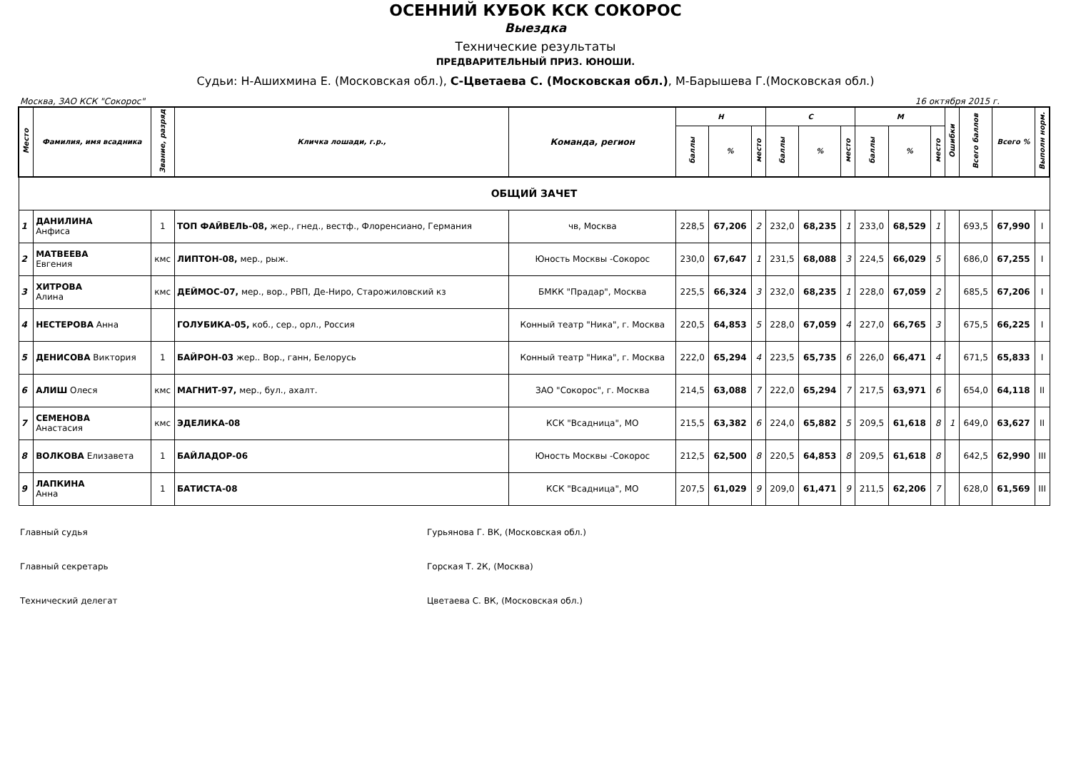ОСЕННИЙ КУБОК КСК СОКОРОС
Выездка
Технические результаты
ПРЕДВАРИТЕЛЬНЫЙ ПРИЗ. ЮНОШИ.
Судьи: Н-Ашихмина Е. (Московская обл.), С-Цветаева С. (Московская обл.), М-Барышева Г.(Московская обл.)
Москва, ЗАО КСК "Сокорос" 16 октября 2015 г.
| Место | Фамилия, имя всадника | Звание, разряд | Кличка лошади, г.р., | Команда, регион | Н | | | С | | | М | | | Ошибки | Всего баллов | Всего % | Выполн норм. |
| --- | --- | --- | --- | --- | --- | --- | --- | --- | --- | --- | --- | --- | --- | --- | --- | --- | --- |
| | | | | | баллы | % | место | баллы | % | место | баллы | % | место | | | | |
| ОБЩИЙ ЗАЧЕТ | | | | | | | | | | | | | | | | | |
| 1 | ДАНИЛИНА Анфиса | 1 | ТОП ФАЙВЕЛЬ-08, жер., гнед., вестф., Флоренсиано, Германия | чв, Москва | 228,5 | 67,206 | 2 | 232,0 | 68,235 | 1 | 233,0 | 68,529 | 1 | | 693,5 | 67,990 | I |
| 2 | МАТВЕЕВА Евгения | кмс | ЛИПТОН-08, мер., рыж. | Юность Москвы -Сокорос | 230,0 | 67,647 | 1 | 231,5 | 68,088 | 3 | 224,5 | 66,029 | 5 | | 686,0 | 67,255 | I |
| 3 | ХИТРОВА Алина | кмс | ДЕЙМОС-07, мер., вор., РВП, Де-Ниро, Старожиловский кз | БМКК "Прадар", Москва | 225,5 | 66,324 | 3 | 232,0 | 68,235 | 1 | 228,0 | 67,059 | 2 | | 685,5 | 67,206 | I |
| 4 | НЕСТЕРОВА Анна | | ГОЛУБИКА-05, коб., сер., орл., Россия | Конный театр "Ника", г. Москва | 220,5 | 64,853 | 5 | 228,0 | 67,059 | 4 | 227,0 | 66,765 | 3 | | 675,5 | 66,225 | I |
| 5 | ДЕНИСОВА Виктория | 1 | БАЙРОН-03 жер.. Вор., ганн, Белорусь | Конный театр "Ника", г. Москва | 222,0 | 65,294 | 4 | 223,5 | 65,735 | 6 | 226,0 | 66,471 | 4 | | 671,5 | 65,833 | I |
| 6 | АЛИШ Олеся | кмс | МАГНИТ-97, мер., бул., ахалт. | ЗАО "Сокорос", г. Москва | 214,5 | 63,088 | 7 | 222,0 | 65,294 | 7 | 217,5 | 63,971 | 6 | | 654,0 | 64,118 | II |
| 7 | СЕМЕНОВА Анастасия | кмс | ЭДЕЛИКА-08 | КСК "Всадница", МО | 215,5 | 63,382 | 6 | 224,0 | 65,882 | 5 | 209,5 | 61,618 | 8 | 1 | 649,0 | 63,627 | II |
| 8 | ВОЛКОВА Елизавета | 1 | БАЙЛАДОР-06 | Юность Москвы -Сокорос | 212,5 | 62,500 | 8 | 220,5 | 64,853 | 8 | 209,5 | 61,618 | 8 | | 642,5 | 62,990 | III |
| 9 | ЛАПКИНА Анна | 1 | БАТИСТА-08 | КСК "Всадница", МО | 207,5 | 61,029 | 9 | 209,0 | 61,471 | 9 | 211,5 | 62,206 | 7 | | 628,0 | 61,569 | III |
Главный судья Гурьянова Г. ВК, (Московская обл.)
Главный секретарь Горская Т. 2К, (Москва)
Технический делегат Цветаева С. ВК, (Московская обл.)